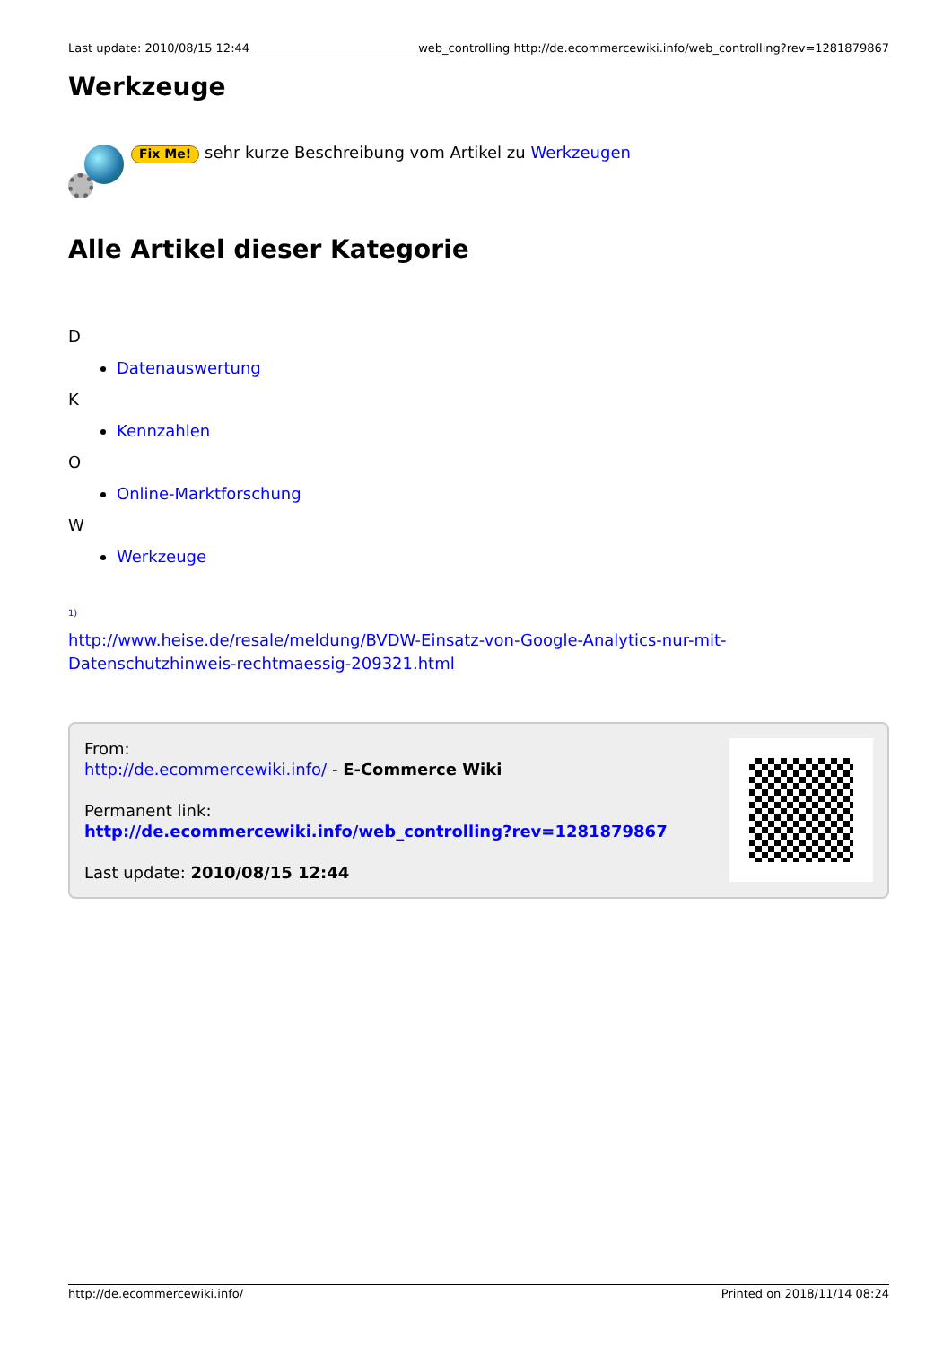Last update: 2010/08/15 12:44 web_controlling http://de.ecommercewiki.info/web_controlling?rev=1281879867
Werkzeuge
Fix Me! sehr kurze Beschreibung vom Artikel zu Werkzeugen
Alle Artikel dieser Kategorie
D
Datenauswertung
K
Kennzahlen
O
Online-Marktforschung
W
Werkzeuge
<sup>1)</sup>
http://www.heise.de/resale/meldung/BVDW-Einsatz-von-Google-Analytics-nur-mit-Datenschutzhinweis-rechtmaessig-209321.html
From:
http://de.ecommercewiki.info/ - E-Commerce Wiki
Permanent link:
http://de.ecommercewiki.info/web_controlling?rev=1281879867
Last update: 2010/08/15 12:44
http://de.ecommercewiki.info/ Printed on 2018/11/14 08:24